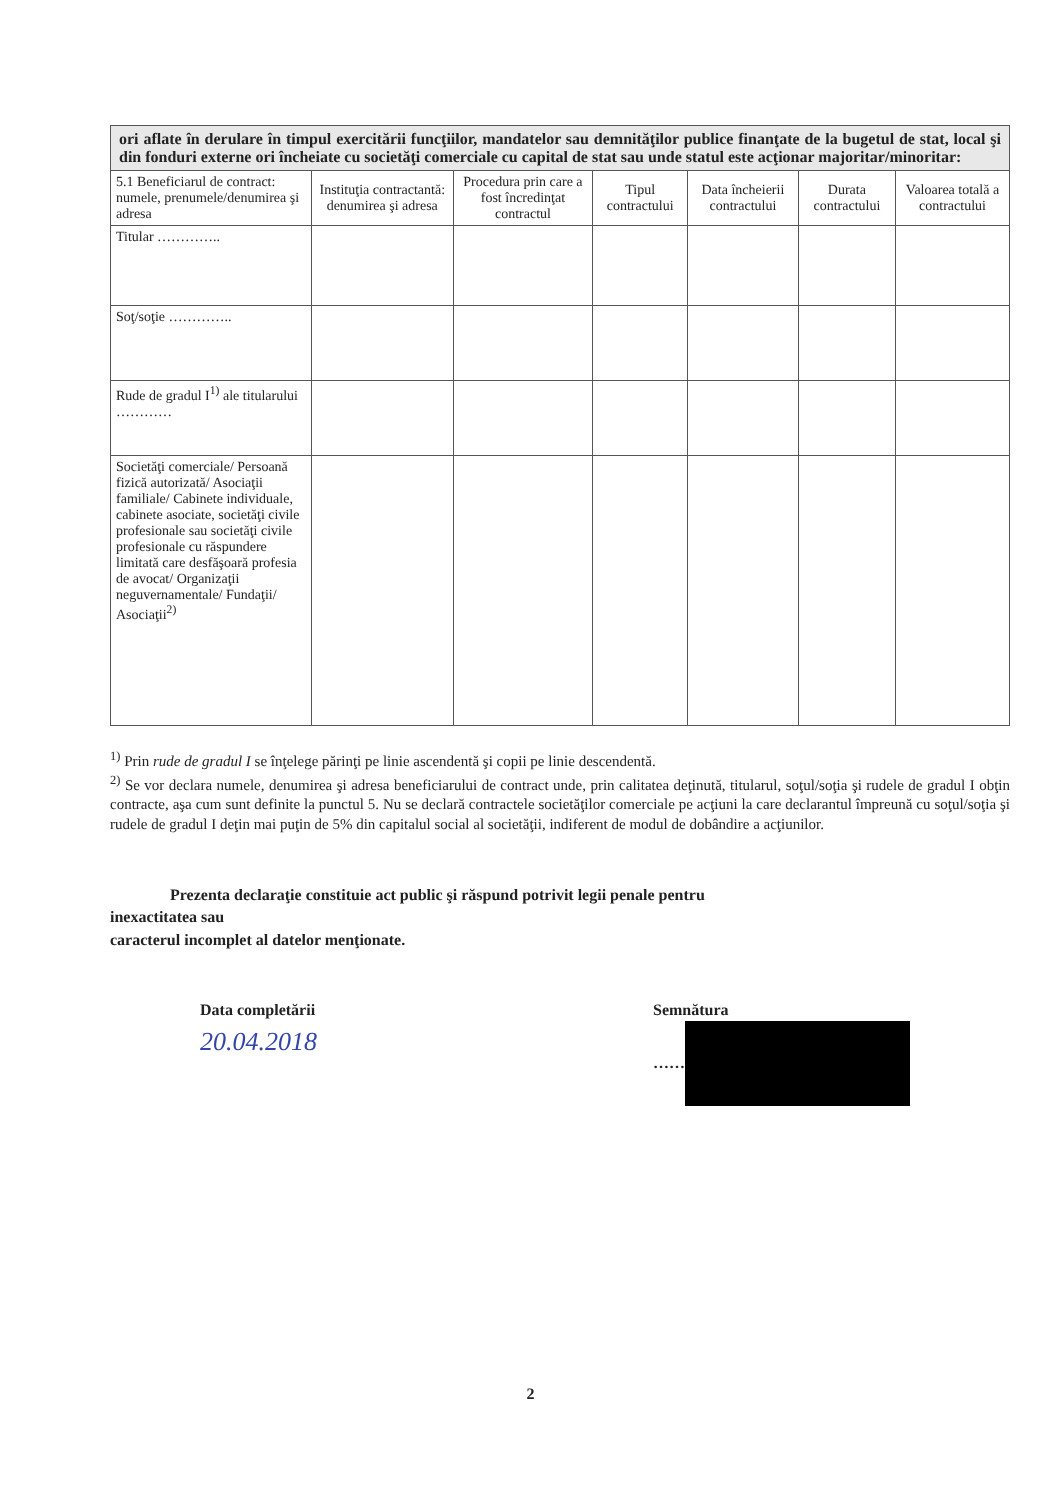| ori aflate în derulare în timpul exercitării funcţiilor, mandatelor sau demnităţilor publice finanţate de la bugetul de stat, local şi din fonduri externe ori încheiate cu societăţi comerciale cu capital de stat sau unde statul este acţionar majoritar/minoritar: | | | | | | |
| 5.1 Beneficiarul de contract: numele, prenumele/denumirea şi adresa | Instituţia contractantă: denumirea şi adresa | Procedura prin care a fost încredinţat contractul | Tipul contractului | Data încheierii contractului | Durata contractului | Valoarea totală a contractului |
| Titular ………….. | | | | | | |
| Soţ/soţie ………….. | | | | | | |
| Rude de gradul I<sup>1)</sup> ale titularului ………… | | | | | | |
| Societăţi comerciale/ Persoană fizică autorizată/ Asociaţii familiale/ Cabinete individuale, cabinete asociate, societăţi civile profesionale sau societăţi civile profesionale cu răspundere limitată care desfăşoară profesia de avocat/ Organizaţii neguvernamentale/ Fundaţii/ Asociaţii<sup>2)</sup> | | | | | | |
<sup>1)</sup> Prin rude de gradul I se înţelege părinţi pe linie ascendentă şi copii pe linie descendentă.
<sup>2)</sup> Se vor declara numele, denumirea şi adresa beneficiarului de contract unde, prin calitatea deţinută, titularul, soţul/soţia şi rudele de gradul I obţin contracte, aşa cum sunt definite la punctul 5. Nu se declară contractele societăţilor comerciale pe acţiuni la care declarantul împreună cu soţul/soţia şi rudele de gradul I deţin mai puţin de 5% din capitalul social al societăţii, indiferent de modul de dobândire a acţiunilor.
Prezenta declaraţie constituie act public şi răspund potrivit legii penale pentru
inexactitatea sau
caracterul incomplet al datelor menţionate.
Data completării
20.04.2018
Semnătura
……
2